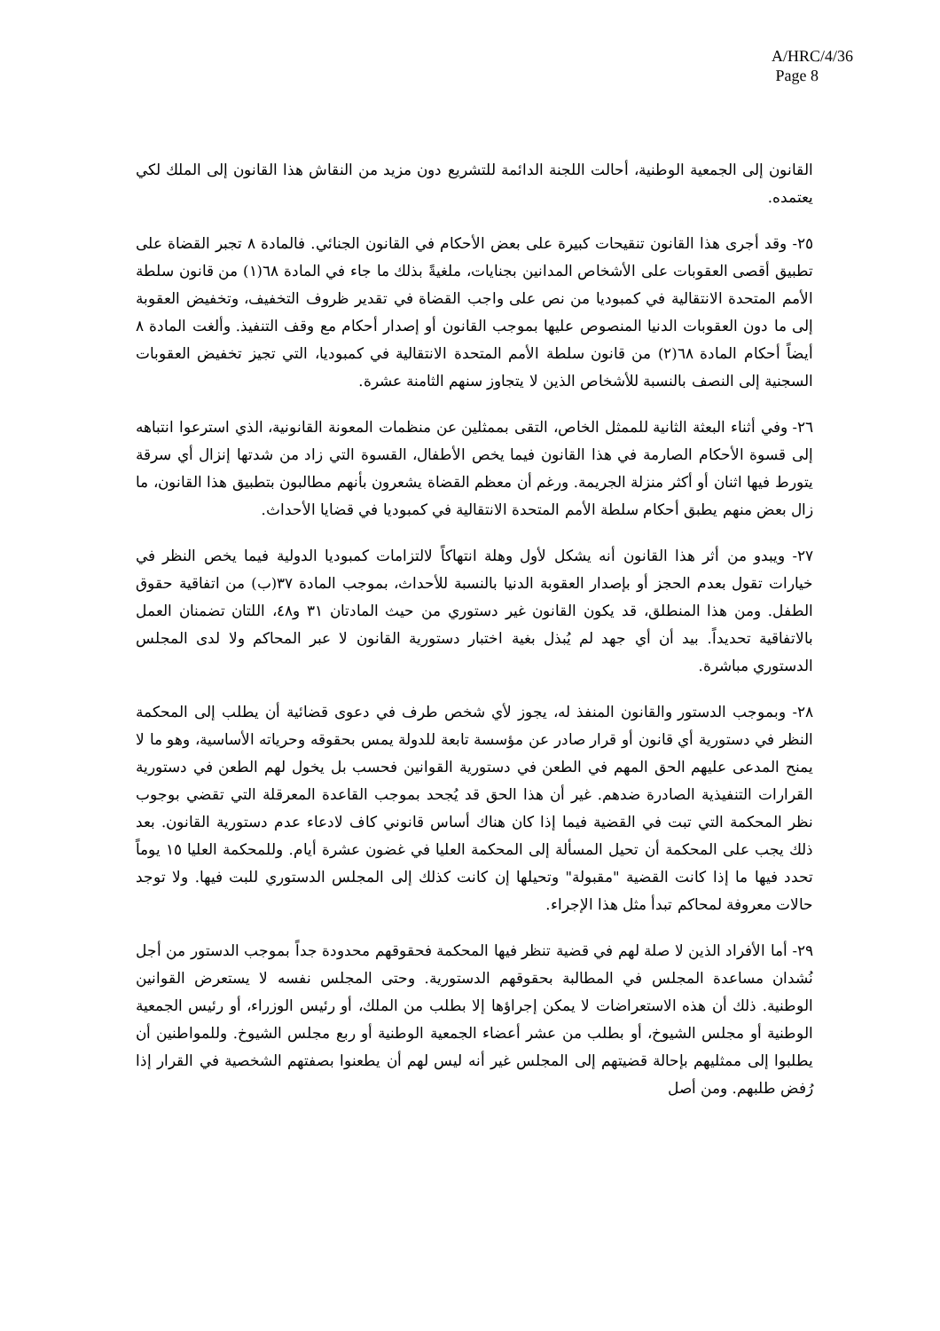A/HRC/4/36
Page 8
القانون إلى الجمعية الوطنية، أحالت اللجنة الدائمة للتشريع دون مزيد من النقاش هذا القانون إلى الملك لكي يعتمده.
٢٥- وقد أجرى هذا القانون تنقيحات كبيرة على بعض الأحكام في القانون الجنائي. فالمادة ٨ تجبر القضاة على تطبيق أقصى العقوبات على الأشخاص المدانين بجنايات، ملغيةً بذلك ما جاء في المادة ٦٨(١) من قانون سلطة الأمم المتحدة الانتقالية في كمبوديا من نص على واجب القضاة في تقدير ظروف التخفيف، وتخفيض العقوبة إلى ما دون العقوبات الدنيا المنصوص عليها بموجب القانون أو إصدار أحكام مع وقف التنفيذ. وألغت المادة ٨ أيضاً أحكام المادة ٦٨(٢) من قانون سلطة الأمم المتحدة الانتقالية في كمبوديا، التي تجيز تخفيض العقوبات السجنية إلى النصف بالنسبة للأشخاص الذين لا يتجاوز سنهم الثامنة عشرة.
٢٦- وفي أثناء البعثة الثانية للممثل الخاص، التقى بممثلين عن منظمات المعونة القانونية، الذي استرعوا انتباهه إلى قسوة الأحكام الصارمة في هذا القانون فيما يخص الأطفال، القسوة التي زاد من شدتها إنزال أي سرقة يتورط فيها اثنان أو أكثر منزلة الجريمة. ورغم أن معظم القضاة يشعرون بأنهم مطالبون بتطبيق هذا القانون، ما زال بعض منهم يطبق أحكام سلطة الأمم المتحدة الانتقالية في كمبوديا في قضايا الأحداث.
٢٧- ويبدو من أثر هذا القانون أنه يشكل لأول وهلة انتهاكاً لالتزامات كمبوديا الدولية فيما يخص النظر في خيارات تقول بعدم الحجز أو بإصدار العقوبة الدنيا بالنسبة للأحداث، بموجب المادة ٣٧(ب) من اتفاقية حقوق الطفل. ومن هذا المنطلق، قد يكون القانون غير دستوري من حيث المادتان ٣١ و٤٨، اللتان تضمنان العمل بالاتفاقية تحديداً. بيد أن أي جهد لم يُبذل بغية اختبار دستورية القانون لا عبر المحاكم ولا لدى المجلس الدستوري مباشرة.
٢٨- وبموجب الدستور والقانون المنفذ له، يجوز لأي شخص طرف في دعوى قضائية أن يطلب إلى المحكمة النظر في دستورية أي قانون أو قرار صادر عن مؤسسة تابعة للدولة يمس بحقوقه وحرياته الأساسية، وهو ما لا يمنح المدعى عليهم الحق المهم في الطعن في دستورية القوانين فحسب بل يخول لهم الطعن في دستورية القرارات التنفيذية الصادرة ضدهم. غير أن هذا الحق قد يُجحد بموجب القاعدة المعرقلة التي تقضي بوجوب نظر المحكمة التي تبت في القضية فيما إذا كان هناك أساس قانوني كاف لادعاء عدم دستورية القانون. بعد ذلك يجب على المحكمة أن تحيل المسألة إلى المحكمة العليا في غضون عشرة أيام. وللمحكمة العليا ١٥ يوماً تحدد فيها ما إذا كانت القضية "مقبولة" وتحيلها إن كانت كذلك إلى المجلس الدستوري للبت فيها. ولا توجد حالات معروفة لمحاكم تبدأ مثل هذا الإجراء.
٢٩- أما الأفراد الذين لا صلة لهم في قضية تنظر فيها المحكمة فحقوقهم محدودة جداً بموجب الدستور من أجل نُشدان مساعدة المجلس في المطالبة بحقوقهم الدستورية. وحتى المجلس نفسه لا يستعرض القوانين الوطنية. ذلك أن هذه الاستعراضات لا يمكن إجراؤها إلا بطلب من الملك، أو رئيس الوزراء، أو رئيس الجمعية الوطنية أو مجلس الشيوخ، أو بطلب من عشر أعضاء الجمعية الوطنية أو ربع مجلس الشيوخ. وللمواطنين أن يطلبوا إلى ممثليهم بإحالة قضيتهم إلى المجلس غير أنه ليس لهم أن يطعنوا بصفتهم الشخصية في القرار إذا رُفض طلبهم. ومن أصل